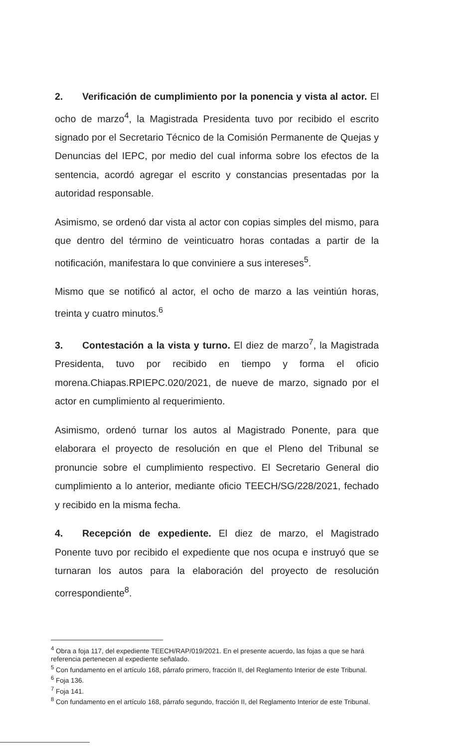2. Verificación de cumplimiento por la ponencia y vista al actor. El ocho de marzo<sup>4</sup>, la Magistrada Presidenta tuvo por recibido el escrito signado por el Secretario Técnico de la Comisión Permanente de Quejas y Denuncias del IEPC, por medio del cual informa sobre los efectos de la sentencia, acordó agregar el escrito y constancias presentadas por la autoridad responsable.
Asimismo, se ordenó dar vista al actor con copias simples del mismo, para que dentro del término de veinticuatro horas contadas a partir de la notificación, manifestara lo que conviniere a sus intereses<sup>5</sup>.
Mismo que se notificó al actor, el ocho de marzo a las veintiún horas, treinta y cuatro minutos.<sup>6</sup>
3. Contestación a la vista y turno. El diez de marzo<sup>7</sup>, la Magistrada Presidenta, tuvo por recibido en tiempo y forma el oficio morena.Chiapas.RPIEPC.020/2021, de nueve de marzo, signado por el actor en cumplimiento al requerimiento.
Asimismo, ordenó turnar los autos al Magistrado Ponente, para que elaborara el proyecto de resolución en que el Pleno del Tribunal se pronuncie sobre el cumplimiento respectivo. El Secretario General dio cumplimiento a lo anterior, mediante oficio TEECH/SG/228/2021, fechado y recibido en la misma fecha.
4. Recepción de expediente. El diez de marzo, el Magistrado Ponente tuvo por recibido el expediente que nos ocupa e instruyó que se turnaran los autos para la elaboración del proyecto de resolución correspondiente<sup>8</sup>.
<sup>4</sup> Obra a foja 117, del expediente TEECH/RAP/019/2021. En el presente acuerdo, las fojas a que se hará referencia pertenecen al expediente señalado.
<sup>5</sup> Con fundamento en el artículo 168, párrafo primero, fracción II, del Reglamento Interior de este Tribunal.
<sup>6</sup> Foja 136.
<sup>7</sup> Foja 141.
<sup>8</sup> Con fundamento en el artículo 168, párrafo segundo, fracción II, del Reglamento Interior de este Tribunal.